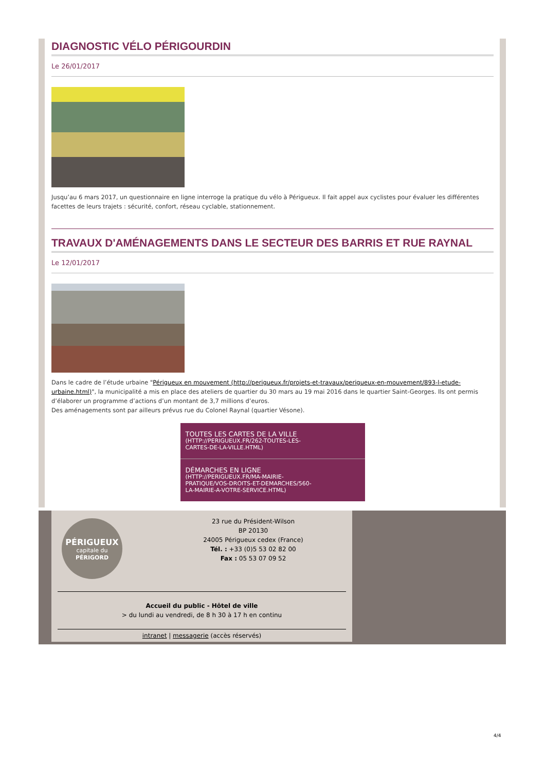DIAGNOSTIC VÉLO PÉRIGOURDIN
Le 26/01/2017
Jusqu’au 6 mars 2017, un questionnaire en ligne interroge la pratique du vélo à Périgueux. Il fait appel aux cyclistes pour évaluer les différentes facettes de leurs trajets : sécurité, confort, réseau cyclable, stationnement.
TRAVAUX D'AMÉNAGEMENTS DANS LE SECTEUR DES BARRIS ET RUE RAYNAL
Le 12/01/2017
Dans le cadre de l’étude urbaine "Périgueux en mouvement (http://perigueux.fr/projets-et-travaux/perigueux-en-mouvement/893-l-etude-urbaine.html)", la municipalité a mis en place des ateliers de quartier du 30 mars au 19 mai 2016 dans le quartier Saint-Georges. Ils ont permis d’élaborer un programme d’actions d’un montant de 3,7 millions d’euros.
Des aménagements sont par ailleurs prévus rue du Colonel Raynal (quartier Vésone).
TOUTES LES CARTES DE LA VILLE
(HTTP://PERIGUEUX.FR/262-TOUTES-LES-CARTES-DE-LA-VILLE.HTML)
DÉMARCHES EN LIGNE
(HTTP://PERIGUEUX.FR/MA-MAIRIE-PRATIQUE/VOS-DROITS-ET-DEMARCHES/560-LA-MAIRIE-A-VOTRE-SERVICE.HTML)
PÉRIGUEUX
capitale du
PÉRIGORD
23 rue du Président-Wilson
BP 20130
24005 Périgueux cedex (France)
Tél. : +33 (0)5 53 02 82 00
Fax : 05 53 07 09 52
Accueil du public - Hôtel de ville
> du lundi au vendredi, de 8 h 30 à 17 h en continu
intranet | messagerie (accès réservés)
4/4